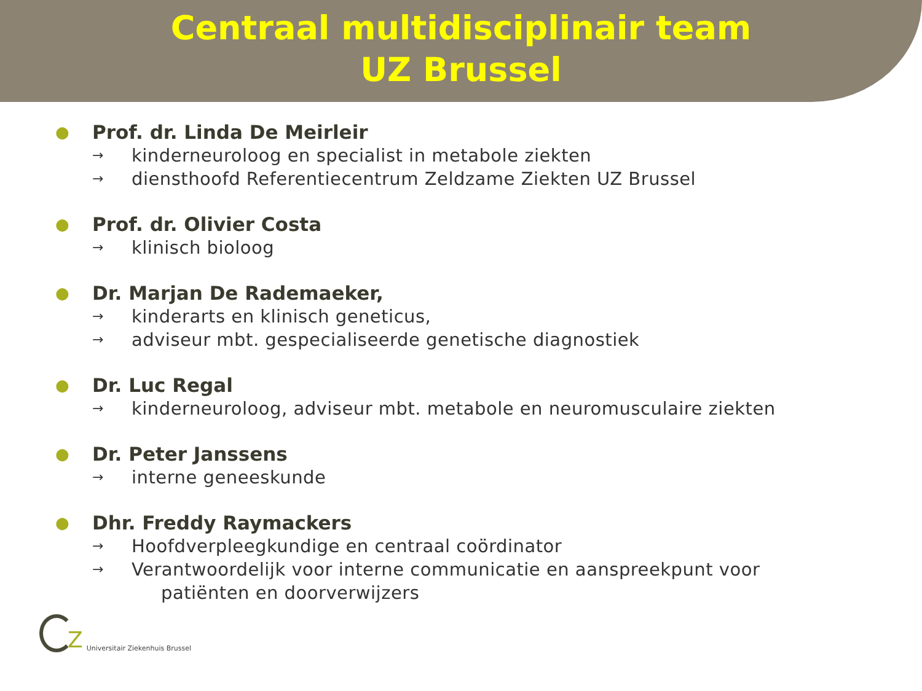Centraal multidisciplinair team
UZ Brussel
● Prof. dr. Linda De Meirleir
→ kinderneuroloog en specialist in metabole ziekten
→ diensthoofd Referentiecentrum Zeldzame Ziekten UZ Brussel
● Prof. dr. Olivier Costa
→ klinisch bioloog
● Dr. Marjan De Rademaeker,
→ kinderarts en klinisch geneticus,
→ adviseur mbt. gespecialiseerde genetische diagnostiek
● Dr. Luc Regal
→ kinderneuroloog, adviseur mbt. metabole en neuromusculaire ziekten
● Dr. Peter Janssens
→ interne geneeskunde
● Dhr. Freddy Raymackers
→ Hoofdverpleegkundige en centraal coördinator
→ Verantwoordelijk voor interne communicatie en aanspreekpunt voor
patiënten en doorverwijzers
Z Universitair Ziekenhuis Brussel